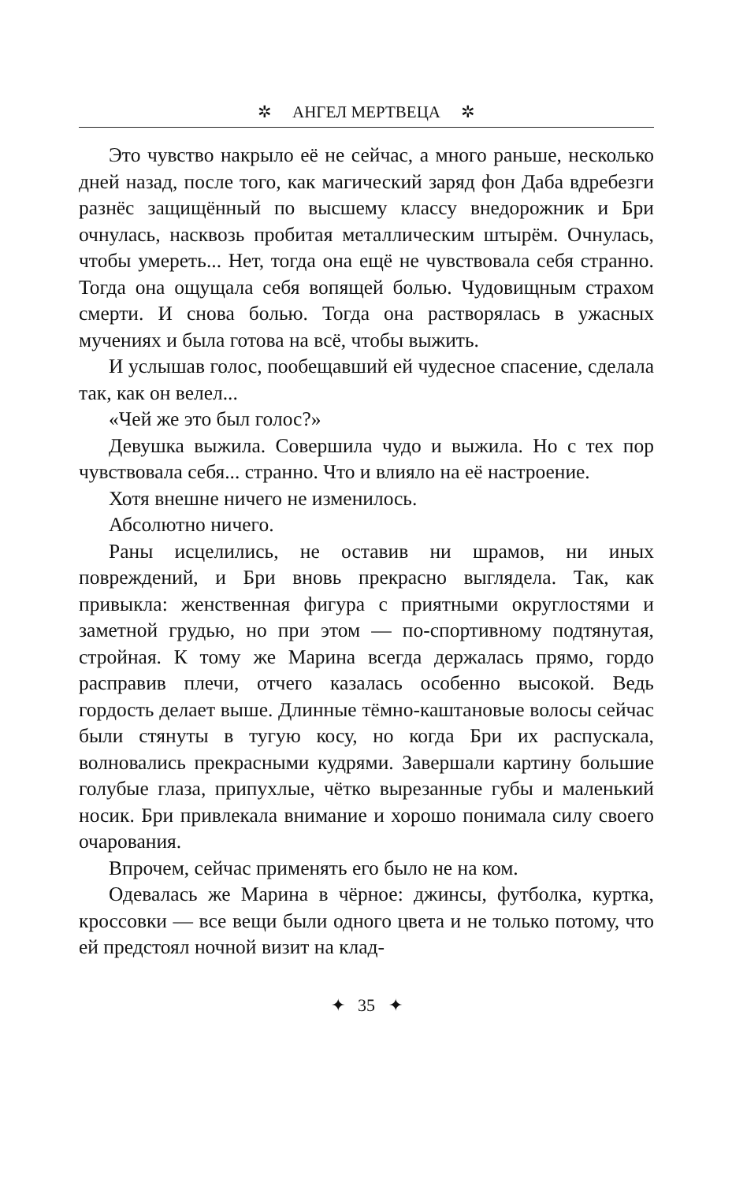✲ АНГЕЛ МЕРТВЕЦА ✲
Это чувство накрыло её не сейчас, а много раньше, несколько дней назад, после того, как магический заряд фон Даба вдребезги разнёс защищённый по высшему классу внедорожник и Бри очнулась, насквозь пробитая металлическим штырём. Очнулась, чтобы умереть... Нет, тогда она ещё не чувствовала себя странно. Тогда она ощущала себя вопящей болью. Чудовищным страхом смерти. И снова болью. Тогда она растворялась в ужасных мучениях и была готова на всё, чтобы выжить.
И услышав голос, пообещавший ей чудесное спасение, сделала так, как он велел...
«Чей же это был голос?»
Девушка выжила. Совершила чудо и выжила. Но с тех пор чувствовала себя... странно. Что и влияло на её настроение.
Хотя внешне ничего не изменилось.
Абсолютно ничего.
Раны исцелились, не оставив ни шрамов, ни иных повреждений, и Бри вновь прекрасно выглядела. Так, как привыкла: женственная фигура с приятными округлостями и заметной грудью, но при этом — по-спортивному подтянутая, стройная. К тому же Марина всегда держалась прямо, гордо расправив плечи, отчего казалась особенно высокой. Ведь гордость делает выше. Длинные тёмно-каштановые волосы сейчас были стянуты в тугую косу, но когда Бри их распускала, волновались прекрасными кудрями. Завершали картину большие голубые глаза, припухлые, чётко вырезанные губы и маленький носик. Бри привлекала внимание и хорошо понимала силу своего очарования.
Впрочем, сейчас применять его было не на ком.
Одевалась же Марина в чёрное: джинсы, футболка, куртка, кроссовки — все вещи были одного цвета и не только потому, что ей предстоял ночной визит на клад-
✦ 35 ✦